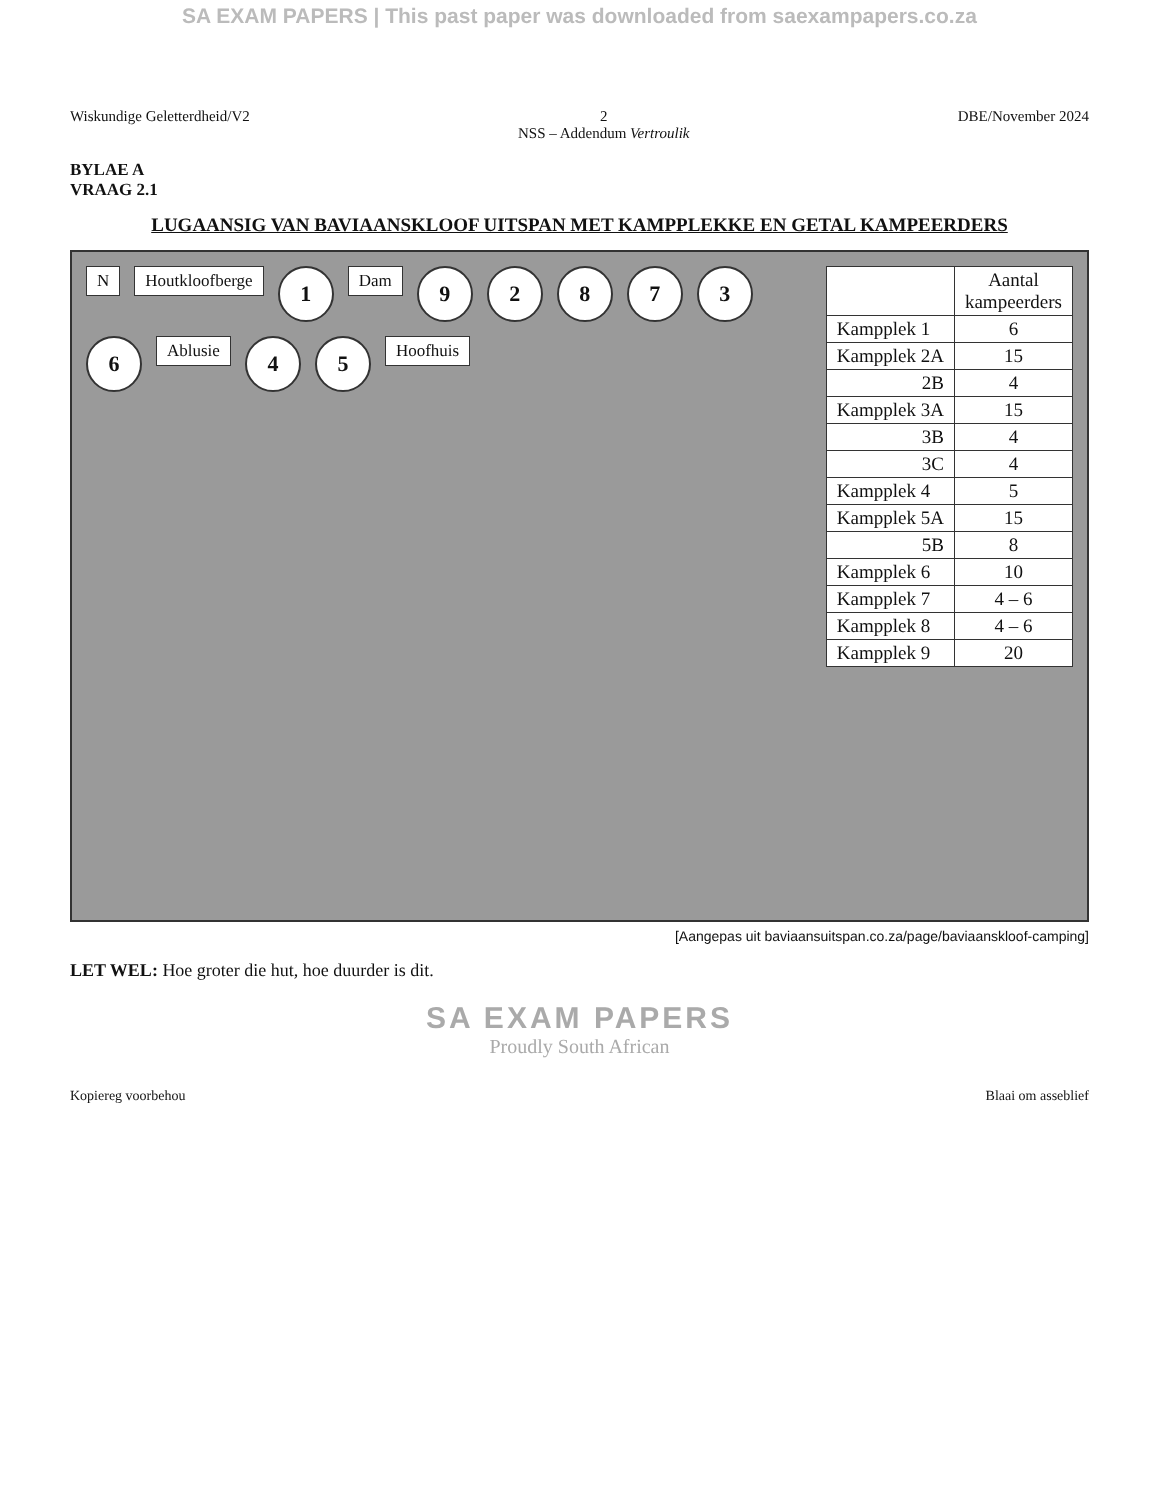SA EXAM PAPERS | This past paper was downloaded from saexampapers.co.za
Wiskundige Geletterdheid/V2 2
NSS – Addendum Vertroulik
DBE/November 2024
BYLAE A
VRAAG 2.1
LUGAANSIG VAN BAVIAANSKLOOF UITSPAN MET KAMPPLEKKE EN GETAL KAMPEERDERS
N
Houtkloofberge
1
Dam
9
2
8
7
3
6
Ablusie
4
5
Hoofhuis
| | Aantal kampeerders |
| --- | --- |
| Kampplek 1 | 6 |
| Kampplek 2A | 15 |
| 2B | 4 |
| Kampplek 3A | 15 |
| 3B | 4 |
| 3C | 4 |
| Kampplek 4 | 5 |
| Kampplek 5A | 15 |
| 5B | 8 |
| Kampplek 6 | 10 |
| Kampplek 7 | 4 – 6 |
| Kampplek 8 | 4 – 6 |
| Kampplek 9 | 20 |
[Aangepas uit baviaansuitspan.co.za/page/baviaanskloof-camping]
LET WEL: Hoe groter die hut, hoe duurder is dit.
SA EXAM PAPERS
Proudly South African
Kopiereg voorbehou Blaai om asseblief